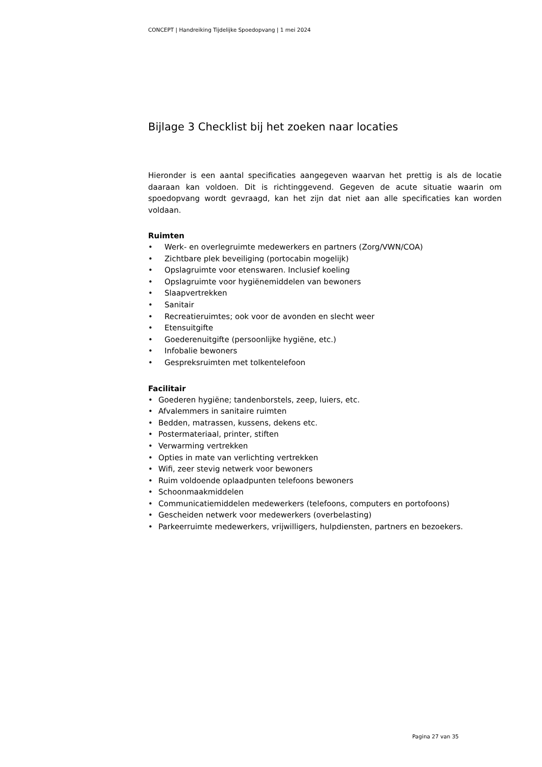CONCEPT | Handreiking Tijdelijke Spoedopvang | 1 mei 2024
Bijlage 3 Checklist bij het zoeken naar locaties
Hieronder is een aantal specificaties aangegeven waarvan het prettig is als de locatie daaraan kan voldoen. Dit is richtinggevend. Gegeven de acute situatie waarin om spoedopvang wordt gevraagd, kan het zijn dat niet aan alle specificaties kan worden voldaan.
Ruimten
• Werk- en overlegruimte medewerkers en partners (Zorg/VWN/COA)
• Zichtbare plek beveiliging (portocabin mogelijk)
• Opslagruimte voor etenswaren. Inclusief koeling
• Opslagruimte voor hygiënemiddelen van bewoners
• Slaapvertrekken
• Sanitair
• Recreatieruimtes; ook voor de avonden en slecht weer
• Etensuitgifte
• Goederenuitgifte (persoonlijke hygiëne, etc.)
• Infobalie bewoners
• Gespreksruimten met tolkentelefoon
Facilitair
• Goederen hygiëne; tandenborstels, zeep, luiers, etc.
• Afvalemmers in sanitaire ruimten
• Bedden, matrassen, kussens, dekens etc.
• Postermateriaal, printer, stiften
• Verwarming vertrekken
• Opties in mate van verlichting vertrekken
• Wifi, zeer stevig netwerk voor bewoners
• Ruim voldoende oplaadpunten telefoons bewoners
• Schoonmaakmiddelen
• Communicatiemiddelen medewerkers (telefoons, computers en portofoons)
• Gescheiden netwerk voor medewerkers (overbelasting)
• Parkeerruimte medewerkers, vrijwilligers, hulpdiensten, partners en bezoekers.
Pagina 27 van 35